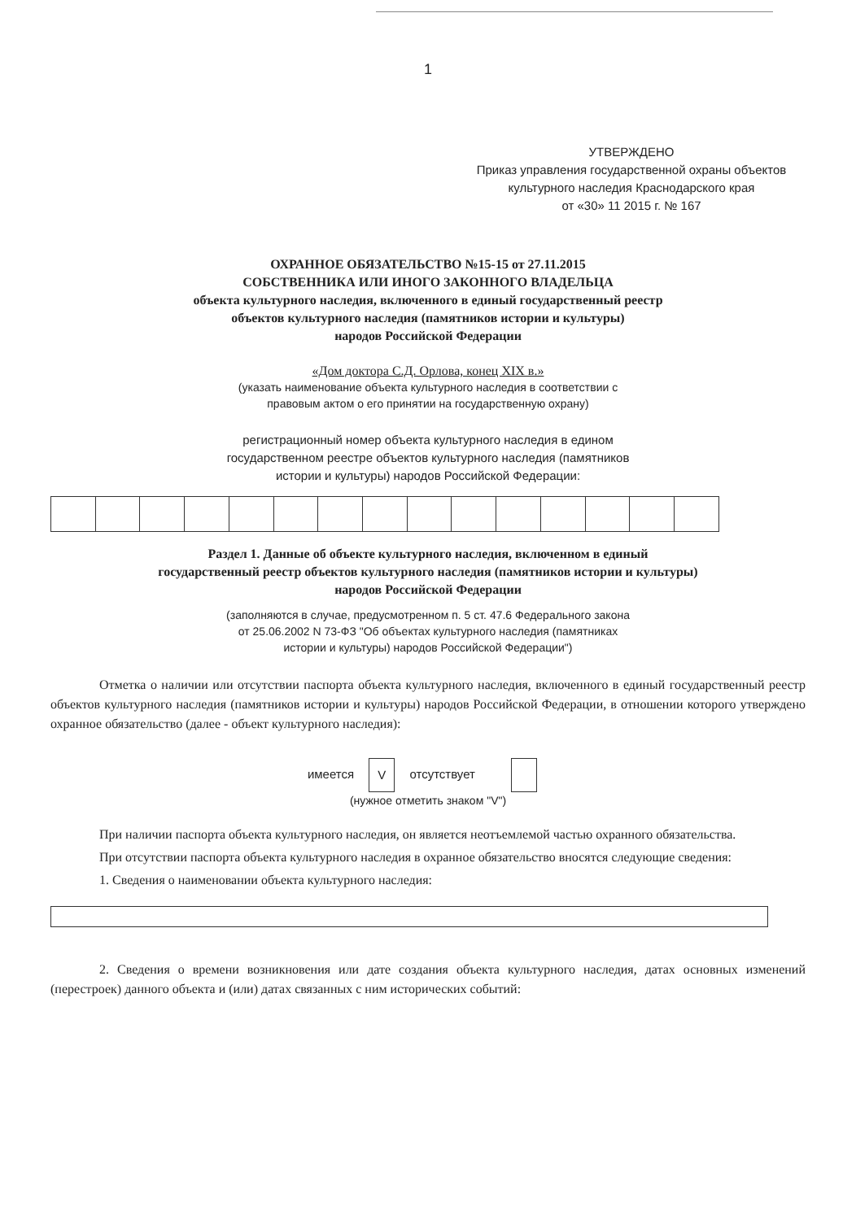1
УТВЕРЖДЕНО
Приказ управления государственной охраны объектов культурного наследия Краснодарского края
от «30» 11 2015 г. № 167
ОХРАННОЕ ОБЯЗАТЕЛЬСТВО №15-15 от 27.11.2015
СОБСТВЕННИКА ИЛИ ИНОГО ЗАКОННОГО ВЛАДЕЛЬЦА
объекта культурного наследия, включенного в единый государственный реестр
объектов культурного наследия (памятников истории и культуры)
народов Российской Федерации
«Дом доктора С.Д. Орлова, конец XIX в.»
(указать наименование объекта культурного наследия в соответствии с
правовым актом о его принятии на государственную охрану)
регистрационный номер объекта культурного наследия в едином
государственном реестре объектов культурного наследия (памятников
истории и культуры) народов Российской Федерации:
Раздел 1. Данные об объекте культурного наследия, включенном в единый
государственный реестр объектов культурного наследия (памятников истории и культуры)
народов Российской Федерации
(заполняются в случае, предусмотренном п. 5 ст. 47.6 Федерального закона
от 25.06.2002 N 73-ФЗ "Об объектах культурного наследия (памятниках
истории и культуры) народов Российской Федерации")
Отметка о наличии или отсутствии паспорта объекта культурного наследия, включенного в единый государственный реестр объектов культурного наследия (памятников истории и культуры) народов Российской Федерации, в отношении которого утверждено охранное обязательство (далее - объект культурного наследия):
имеется V отсутствует
(нужное отметить знаком "V")
При наличии паспорта объекта культурного наследия, он является неотъемлемой частью охранного обязательства.
При отсутствии паспорта объекта культурного наследия в охранное обязательство вносятся следующие сведения:
1. Сведения о наименовании объекта культурного наследия:
2. Сведения о времени возникновения или дате создания объекта культурного наследия, датах основных изменений (перестроек) данного объекта и (или) датах связанных с ним исторических событий: